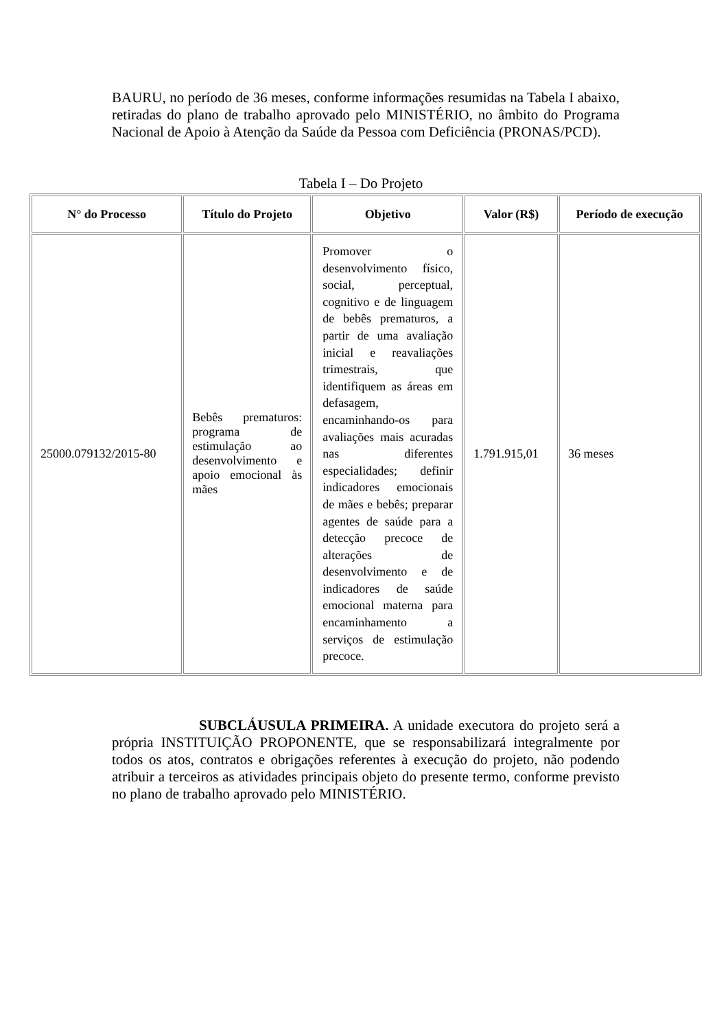BAURU, no período de 36 meses, conforme informações resumidas na Tabela I abaixo, retiradas do plano de trabalho aprovado pelo MINISTÉRIO, no âmbito do Programa Nacional de Apoio à Atenção da Saúde da Pessoa com Deficiência (PRONAS/PCD).
Tabela I – Do Projeto
| N° do Processo | Título do Projeto | Objetivo | Valor (R$) | Período de execução |
| --- | --- | --- | --- | --- |
| 25000.079132/2015-80 | Bebês prematuros: programa de estimulação ao desenvolvimento e apoio emocional às mães | Promover o desenvolvimento físico, social, perceptual, cognitivo e de linguagem de bebês prematuros, a partir de uma avaliação inicial e reavaliações trimestrais, que identifiquem as áreas em defasagem, encaminhando-os para avaliações mais acuradas nas diferentes especialidades; definir indicadores emocionais de mães e bebês; preparar agentes de saúde para a detecção precoce de alterações de desenvolvimento e de indicadores de saúde emocional materna para encaminhamento a serviços de estimulação precoce. | 1.791.915,01 | 36 meses |
SUBCLÁUSULA PRIMEIRA. A unidade executora do projeto será a própria INSTITUIÇÃO PROPONENTE, que se responsabilizará integralmente por todos os atos, contratos e obrigações referentes à execução do projeto, não podendo atribuir a terceiros as atividades principais objeto do presente termo, conforme previsto no plano de trabalho aprovado pelo MINISTÉRIO.